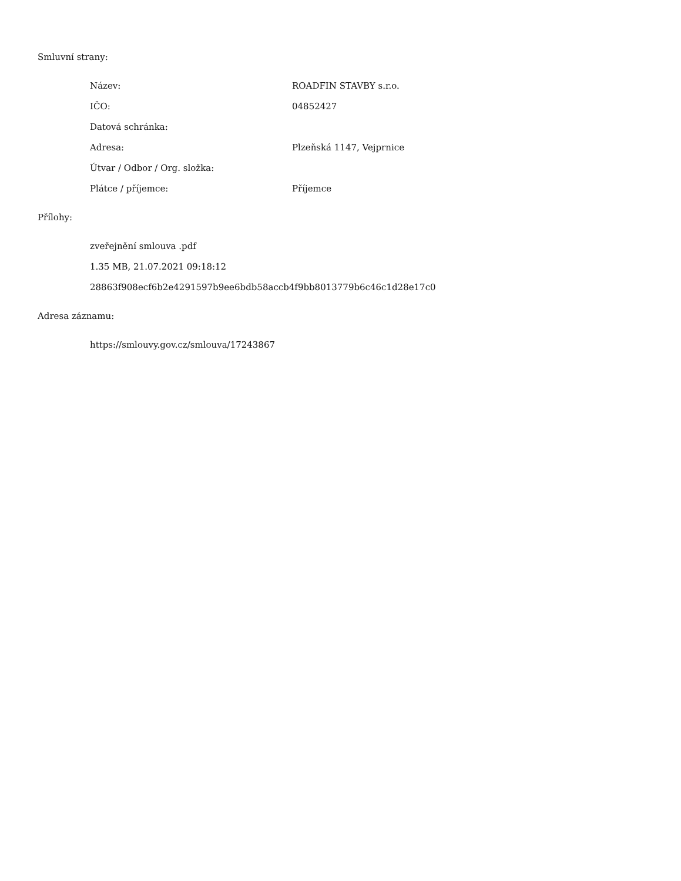Smluvní strany:
| Název: | ROADFIN STAVBY s.r.o. |
| IČO: | 04852427 |
| Datová schránka: | |
| Adresa: | Plzeňská 1147, Vejprnice |
| Útvar / Odbor / Org. složka: | |
| Plátce / příjemce: | Příjemce |
Přílohy:
zveřejnění smlouva .pdf
1.35 MB, 21.07.2021 09:18:12
28863f908ecf6b2e4291597b9ee6bdb58accb4f9bb8013779b6c46c1d28e17c0
Adresa záznamu:
https://smlouvy.gov.cz/smlouva/17243867